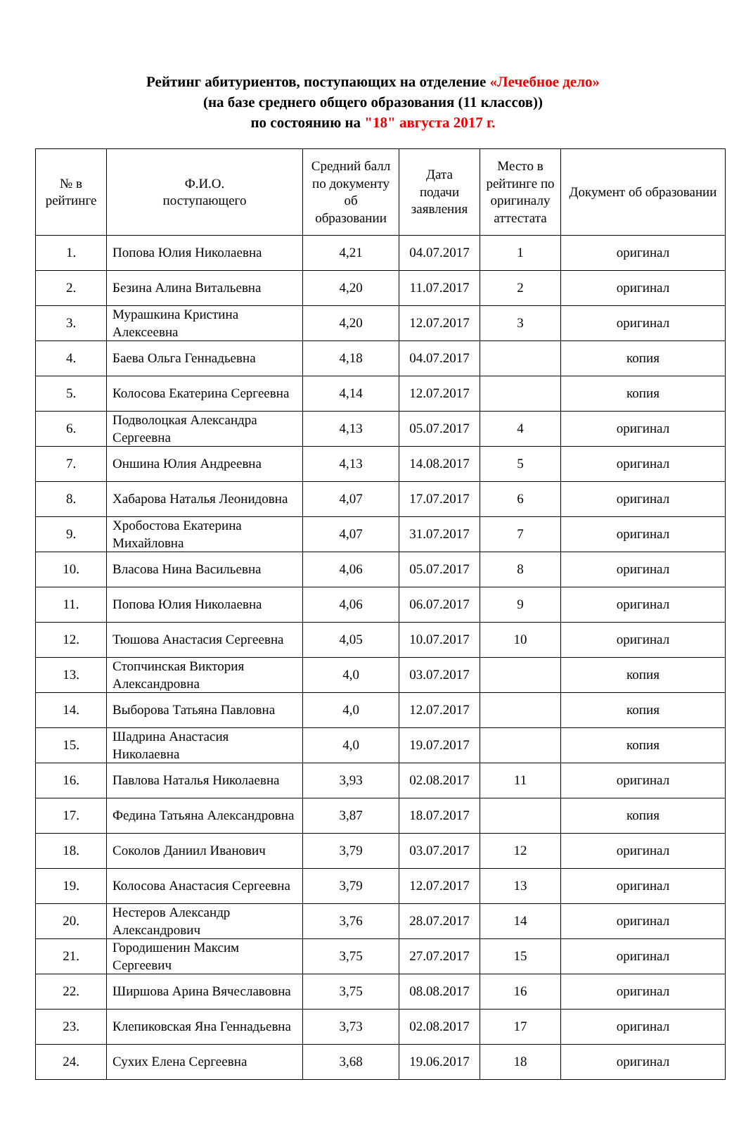Рейтинг абитуриентов, поступающих на отделение «Лечебное дело»
(на базе среднего общего образования (11 классов))
по состоянию на "18" августа 2017 г.
| № в рейтинге | Ф.И.О. поступающего | Средний балл по документу об образовании | Дата подачи заявления | Место в рейтинге по оригиналу аттестата | Документ об образовании |
| --- | --- | --- | --- | --- | --- |
| 1. | Попова Юлия Николаевна | 4,21 | 04.07.2017 | 1 | оригинал |
| 2. | Безина Алина Витальевна | 4,20 | 11.07.2017 | 2 | оригинал |
| 3. | Мурашкина Кристина Алексеевна | 4,20 | 12.07.2017 | 3 | оригинал |
| 4. | Баева Ольга Геннадьевна | 4,18 | 04.07.2017 | | копия |
| 5. | Колосова Екатерина Сергеевна | 4,14 | 12.07.2017 | | копия |
| 6. | Подволоцкая Александра Сергеевна | 4,13 | 05.07.2017 | 4 | оригинал |
| 7. | Оншина Юлия Андреевна | 4,13 | 14.08.2017 | 5 | оригинал |
| 8. | Хабарова Наталья Леонидовна | 4,07 | 17.07.2017 | 6 | оригинал |
| 9. | Хробостова Екатерина Михайловна | 4,07 | 31.07.2017 | 7 | оригинал |
| 10. | Власова Нина Васильевна | 4,06 | 05.07.2017 | 8 | оригинал |
| 11. | Попова Юлия Николаевна | 4,06 | 06.07.2017 | 9 | оригинал |
| 12. | Тюшова Анастасия Сергеевна | 4,05 | 10.07.2017 | 10 | оригинал |
| 13. | Стопчинская Виктория Александровна | 4,0 | 03.07.2017 | | копия |
| 14. | Выборова Татьяна Павловна | 4,0 | 12.07.2017 | | копия |
| 15. | Шадрина Анастасия Николаевна | 4,0 | 19.07.2017 | | копия |
| 16. | Павлова Наталья Николаевна | 3,93 | 02.08.2017 | 11 | оригинал |
| 17. | Федина Татьяна Александровна | 3,87 | 18.07.2017 | | копия |
| 18. | Соколов Даниил Иванович | 3,79 | 03.07.2017 | 12 | оригинал |
| 19. | Колосова Анастасия Сергеевна | 3,79 | 12.07.2017 | 13 | оригинал |
| 20. | Нестеров Александр Александрович | 3,76 | 28.07.2017 | 14 | оригинал |
| 21. | Городишенин Максим Сергеевич | 3,75 | 27.07.2017 | 15 | оригинал |
| 22. | Ширшова Арина Вячеславовна | 3,75 | 08.08.2017 | 16 | оригинал |
| 23. | Клепиковская Яна Геннадьевна | 3,73 | 02.08.2017 | 17 | оригинал |
| 24. | Сухих Елена Сергеевна | 3,68 | 19.06.2017 | 18 | оригинал |